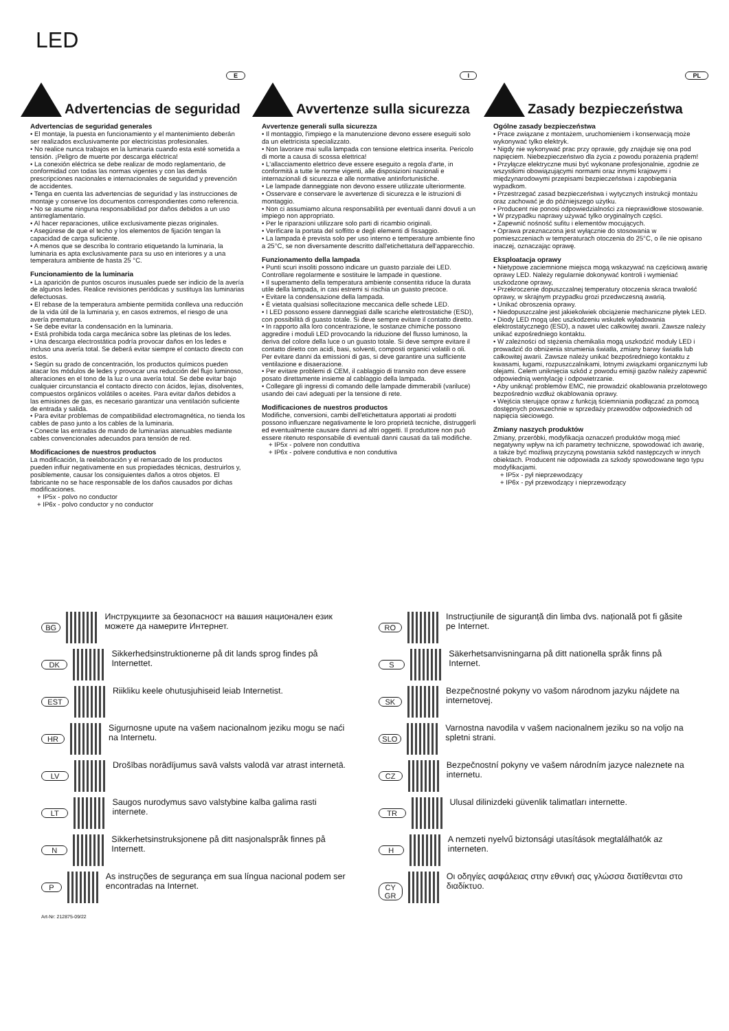LED
Advertencias de seguridad
E
Advertencias de seguridad generales
• El montaje, la puesta en funcionamiento y el mantenimiento deberán ser realizados exclusivamente por electricistas profesionales.
• No realice nunca trabajos en la luminaria cuando esta esté sometida a tensión. ¡Peligro de muerte por descarga eléctrica!
• La conexión eléctrica se debe realizar de modo reglamentario, de conformidad con todas las normas vigentes y con las demás prescripciones nacionales e internacionales de seguridad y prevención de accidentes.
• Tenga en cuenta las advertencias de seguridad y las instrucciones de montaje y conserve los documentos correspondientes como referencia.
• No se asume ninguna responsabilidad por daños debidos a un uso antirreglamentario.
• Al hacer reparaciones, utilice exclusivamente piezas originales.
• Asegúrese de que el techo y los elementos de fijación tengan la capacidad de carga suficiente.
• A menos que se describa lo contrario etiquetando la luminaria, la luminaria es apta exclusivamente para su uso en interiores y a una temperatura ambiente de hasta 25 °C.
Funcionamiento de la luminaria
• La aparición de puntos oscuros inusuales puede ser indicio de la avería de algunos ledes. Realice revisiones periódicas y sustituya las luminarias defectuosas.
• El rebase de la temperatura ambiente permitida conlleva una reducción de la vida útil de la luminaria y, en casos extremos, el riesgo de una avería prematura.
• Se debe evitar la condensación en la luminaria.
• Está prohibida toda carga mecánica sobre las pletinas de los ledes.
• Una descarga electrostática podría provocar daños en los ledes e incluso una avería total. Se deberá evitar siempre el contacto directo con estos.
• Según su grado de concentración, los productos químicos pueden atacar los módulos de ledes y provocar una reducción del flujo luminoso, alteraciones en el tono de la luz o una avería total. Se debe evitar bajo cualquier circunstancia el contacto directo con ácidos, lejías, disolventes, compuestos orgánicos volátiles o aceites. Para evitar daños debidos a las emisiones de gas, es necesario garantizar una ventilación suficiente de entrada y salida.
• Para evitar problemas de compatibilidad electromagnética, no tienda los cables de paso junto a los cables de la luminaria.
• Conecte las entradas de mando de luminarias atenuables mediante cables convencionales adecuados para tensión de red.
Modificaciones de nuestros productos
La modificación, la reelaboración y el remarcado de los productos pueden influir negativamente en sus propiedades técnicas, destruirlos y, posiblemente, causar los consiguientes daños a otros objetos. El fabricante no se hace responsable de los daños causados por dichas modificaciones.
+ IP5x - polvo no conductor
+ IP6x - polvo conductor y no conductor
Avvertenze sulla sicurezza
I
Avvertenze generali sulla sicurezza
• Il montaggio, l'impiego e la manutenzione devono essere eseguiti solo da un elettricista specializzato.
• Non lavorare mai sulla lampada con tensione elettrica inserita. Pericolo di morte a causa di scossa elettrica!
• L'allacciamento elettrico deve essere eseguito a regola d'arte, in conformità a tutte le norme vigenti, alle disposizioni nazionali e internazionali di sicurezza e alle normative antinfortunistiche.
• Le lampade danneggiate non devono essere utilizzate ulteriormente.
• Osservare e conservare le avvertenze di sicurezza e le istruzioni di montaggio.
• Non ci assumiamo alcuna responsabilità per eventuali danni dovuti a un impiego non appropriato.
• Per le riparazioni utilizzare solo parti di ricambio originali.
• Verificare la portata del soffitto e degli elementi di fissaggio.
• La lampada è prevista solo per uso interno e temperature ambiente fino a 25°C, se non diversamente descritto dall'etichettatura dell'apparecchio.
Funzionamento della lampada
• Punti scuri insoliti possono indicare un guasto parziale dei LED. Controllare regolarmente e sostituire le lampade in questione.
• Il superamento della temperatura ambiente consentita riduce la durata utile della lampada, in casi estremi si rischia un guasto precoce.
• Evitare la condensazione della lampada.
• È vietata qualsiasi sollecitazione meccanica delle schede LED.
• I LED possono essere danneggiati dalle scariche elettrostatiche (ESD), con possibilità di guasto totale. Si deve sempre evitare il contatto diretto.
• In rapporto alla loro concentrazione, le sostanze chimiche possono aggredire i moduli LED provocando la riduzione del flusso luminoso, la deriva del colore della luce o un guasto totale. Si deve sempre evitare il contatto diretto con acidi, basi, solventi, composti organici volatili o oli. Per evitare danni da emissioni di gas, si deve garantire una sufficiente ventilazione e disaerazione.
• Per evitare problemi di CEM, il cablaggio di transito non deve essere posato direttamente insieme al cablaggio della lampada.
• Collegare gli ingressi di comando delle lampade dimmerabili (variluce) usando dei cavi adeguati per la tensione di rete.
Modificaciones de nuestros productos
Modifiche, conversioni, cambi dell'etichettatura apportati ai prodotti possono influenzare negativamente le loro proprietà tecniche, distruggerli ed eventualmente causare danni ad altri oggetti. Il produttore non può essere ritenuto responsabile di eventuali danni causati da tali modifiche.
+ IP5x - polvere non conduttiva
+ IP6x - polvere conduttiva e non conduttiva
Zasady bezpieczeństwa
PL
Ogólne zasady bezpieczeństwa
• Prace związane z montażem, uruchomieniem i konserwacją może wykonywać tylko elektryk.
• Nigdy nie wykonywać prac przy oprawie, gdy znajduje się ona pod napięciem. Niebezpieczeństwo dla życia z powodu porażenia prądem!
• Przyłącze elektryczne musi być wykonane profesjonalnie, zgodnie ze wszystkimi obowiązującymi normami oraz innymi krajowymi i międzynarodowymi przepisami bezpieczeństwa i zapobiegania wypadkom.
• Przestrzegać zasad bezpieczeństwa i wytycznych instrukcji montażu oraz zachować je do późniejszego użytku.
• Producent nie ponosi odpowiedzialności za nieprawidłowe stosowanie.
• W przypadku naprawy używać tylko oryginalnych części.
• Zapewnić nośność sufitu i elementów mocujących.
• Oprawa przeznaczona jest wyłącznie do stosowania w pomieszczeniach w temperaturach otoczenia do 25°C, o ile nie opisano inaczej, oznaczając oprawę.
Eksploatacja oprawy
• Nietypowe zaciemnione miejsca mogą wskazywać na częściową awarię oprawy LED. Należy regularnie dokonywać kontroli i wymieniać uszkodzone oprawy,
• Przekroczenie dopuszczalnej temperatury otoczenia skraca trwałość oprawy, w skrajnym przypadku grozi przedwczesną awarią.
• Unikać obroszenia oprawy.
• Niedopuszczalne jest jakiekolwiek obciążenie mechaniczne płytek LED.
• Diody LED mogą ulec uszkodzeniu wskutek wyładowania elektrostatycznego (ESD), a nawet ulec całkowitej awarii. Zawsze należy unikać ezpośredniego kontaktu.
• W zależności od stężenia chemikalia mogą uszkodzić moduły LED i prowadzić do obniżenia strumienia światła, zmiany barwy światła lub całkowitej awarii. Zawsze należy unikać bezpośredniego kontaktu z kwasami, ługami, rozpuszczalnikami, lotnymi związkami organicznymi lub olejami. Celem uniknięcia szkód z powodu emisji gazów należy zapewnić odpowiednią wentylację i odpowietrzanie.
• Aby uniknąć problemów EMC, nie prowadzić okablowania przelotowego bezpośrednio wzdłuż okablowania oprawy.
• Wejścia sterujące opraw z funkcją ściemniania podłączać za pomocą dostępnych powszechnie w sprzedaży przewodów odpowiednich od napięcia sieciowego.
Zmiany naszych produktów
Zmiany, przeróbki, modyfikacja oznaczeń produktów mogą mieć negatywny wpływ na ich parametry techniczne, spowodować ich awarię, a także być możliwą przyczyną powstania szkód następczych w innych obiektach. Producent nie odpowiada za szkody spowodowane tego typu modyfikacjami.
+ IP5x - pył nieprzewodzący
+ IP6x - pył przewodzący i nieprzewodzący
BG
Инструкциите за безопасност на вашия национален език можете да намерите Интернет.
DK
Sikkerhedsinstruktionerne på dit lands sprog findes på Internettet.
EST
Riikliku keele ohutusjuhiseid leiab Internetist.
HR
Sigurnosne upute na vašem nacionalnom jeziku mogu se naći na Internetu.
LV
Drošības norādījumus savā valsts valodā var atrast internetā.
LT
Saugos nurodymus savo valstybine kalba galima rasti internete.
N
Sikkerhetsinstruksjonene på ditt nasjonalspråk finnes på Internett.
P
As instruções de segurança em sua língua nacional podem ser encontradas na Internet.
RO
Instrucțiunile de siguranță din limba dvs. națională pot fi găsite pe Internet.
S
Säkerhetsanvisningarna på ditt nationella språk finns på Internet.
SK
Bezpečnostné pokyny vo vašom národnom jazyku nájdete na internetovej.
SLO
Varnostna navodila v vašem nacionalnem jeziku so na voljo na spletni strani.
CZ
Bezpečnostní pokyny ve vašem národním jazyce naleznete na internetu.
TR
Ulusal dilinizdeki güvenlik talimatları internette.
H
A nemzeti nyelvű biztonsági utasítások megtalálhatók az interneten.
CY GR
Οι οδηγίες ασφάλειας στην εθνική σας γλώσσα διατίθενται στο διαδίκτυο.
Art-Nr: 212875-09/22